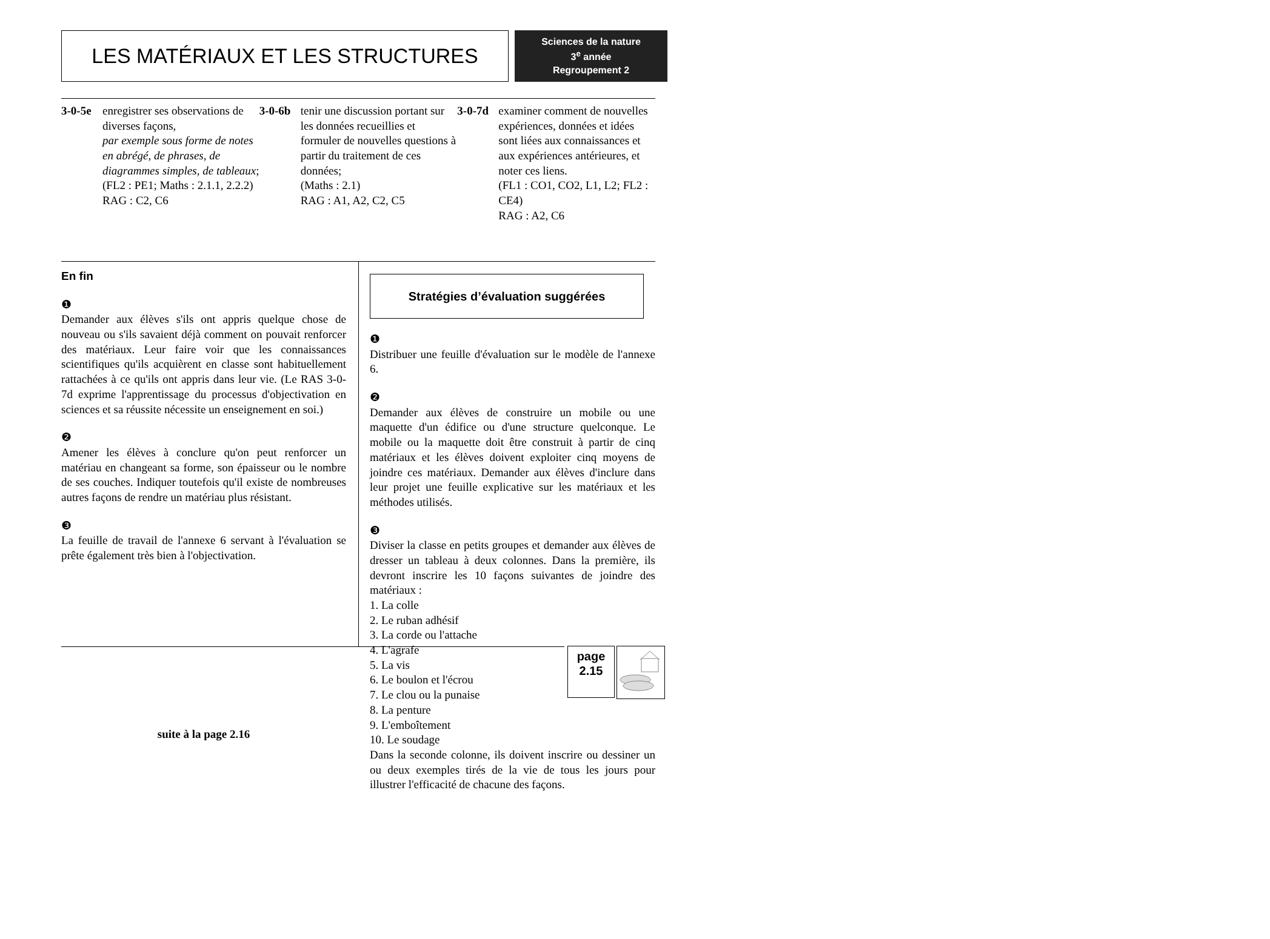LES MATÉRIAUX ET LES STRUCTURES
Sciences de la nature
3<sup>e</sup> année
Regroupement 2
3-0-5e enregistrer ses observations de diverses façons,
par exemple sous forme de notes en abrégé, de phrases, de diagrammes simples, de tableaux;
(FL2 : PE1; Maths : 2.1.1, 2.2.2)
RAG : C2, C6
3-0-6b tenir une discussion portant sur les données recueillies et formuler de nouvelles questions à partir du traitement de ces données;
(Maths : 2.1)
RAG : A1, A2, C2, C5
3-0-7d examiner comment de nouvelles expériences, données et idées sont liées aux connaissances et aux expériences antérieures, et noter ces liens.
(FL1 : CO1, CO2, L1, L2; FL2 : CE4)
RAG : A2, C6
En fin
❶
Demander aux élèves s'ils ont appris quelque chose de nouveau ou s'ils savaient déjà comment on pouvait renforcer des matériaux. Leur faire voir que les connaissances scientifiques qu'ils acquièrent en classe sont habituellement rattachées à ce qu'ils ont appris dans leur vie. (Le RAS 3-0-7d exprime l'apprentissage du processus d'objectivation en sciences et sa réussite nécessite un enseignement en soi.)
❷
Amener les élèves à conclure qu'on peut renforcer un matériau en changeant sa forme, son épaisseur ou le nombre de ses couches. Indiquer toutefois qu'il existe de nombreuses autres façons de rendre un matériau plus résistant.
❸
La feuille de travail de l'annexe 6 servant à l'évaluation se prête également très bien à l'objectivation.
suite à la page 2.16
Stratégies d’évaluation suggérées
❶
Distribuer une feuille d'évaluation sur le modèle de l'annexe 6.
❷
Demander aux élèves de construire un mobile ou une maquette d'un édifice ou d'une structure quelconque. Le mobile ou la maquette doit être construit à partir de cinq matériaux et les élèves doivent exploiter cinq moyens de joindre ces matériaux. Demander aux élèves d'inclure dans leur projet une feuille explicative sur les matériaux et les méthodes utilisés.
❸
Diviser la classe en petits groupes et demander aux élèves de dresser un tableau à deux colonnes. Dans la première, ils devront inscrire les 10 façons suivantes de joindre des matériaux :
1. La colle
2. Le ruban adhésif
3. La corde ou l'attache
4. L'agrafe
5. La vis
6. Le boulon et l'écrou
7. Le clou ou la punaise
8. La penture
9. L'emboîtement
10. Le soudage
Dans la seconde colonne, ils doivent inscrire ou dessiner un ou deux exemples tirés de la vie de tous les jours pour illustrer l'efficacité de chacune des façons.
page
2.15